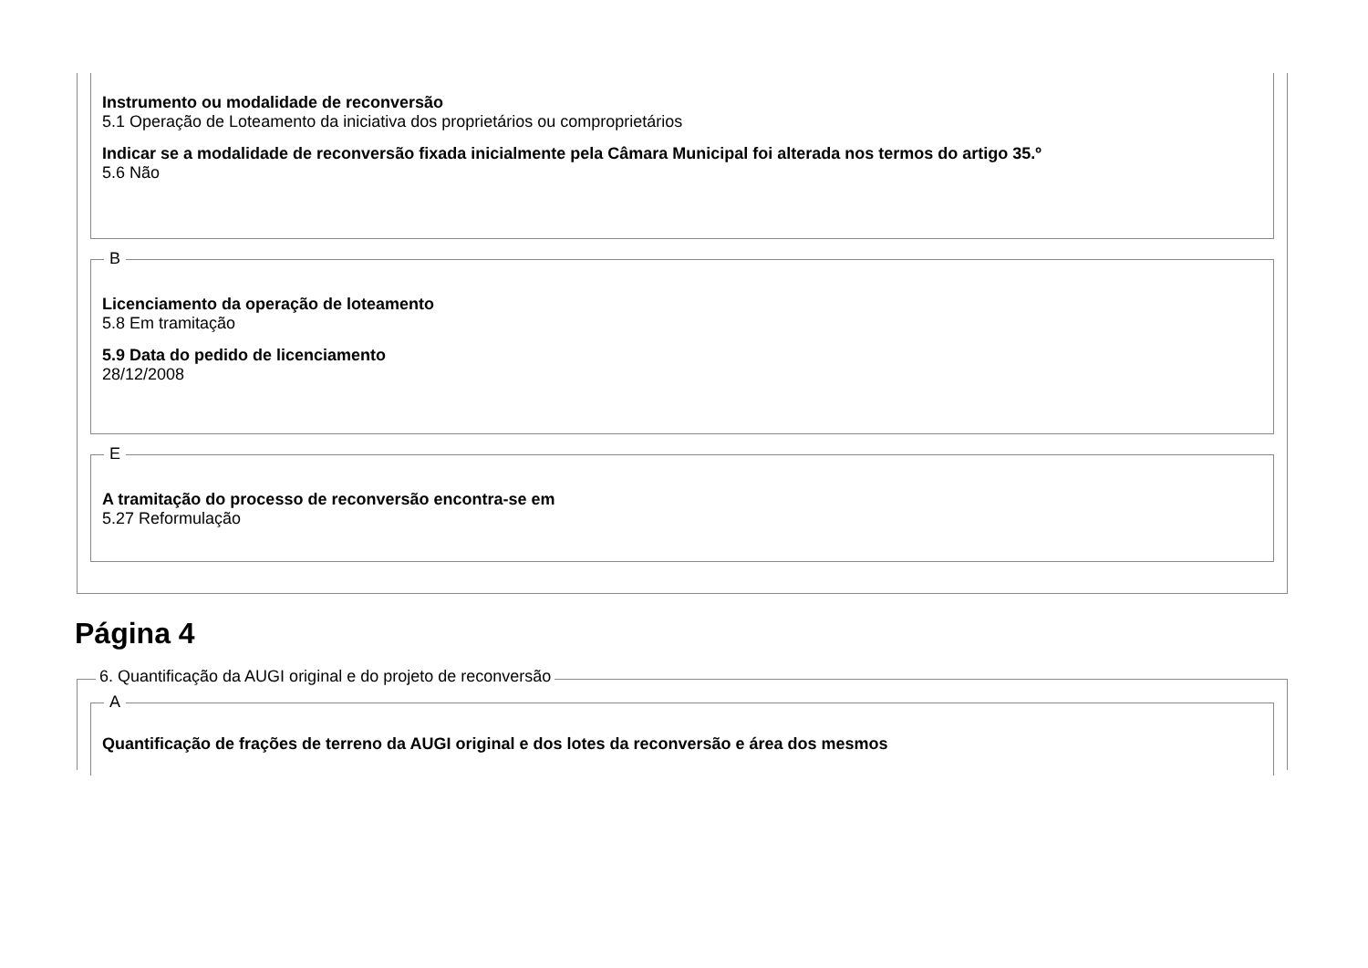Instrumento ou modalidade de reconversão
5.1 Operação de Loteamento da iniciativa dos proprietários ou comproprietários
Indicar se a modalidade de reconversão fixada inicialmente pela Câmara Municipal foi alterada nos termos do artigo 35.º
5.6 Não
B
Licenciamento da operação de loteamento
5.8 Em tramitação
5.9 Data do pedido de licenciamento
28/12/2008
E
A tramitação do processo de reconversão encontra-se em
5.27 Reformulação
Página 4
6. Quantificação da AUGI original e do projeto de reconversão
A
Quantificação de frações de terreno da AUGI original e dos lotes da reconversão e área dos mesmos